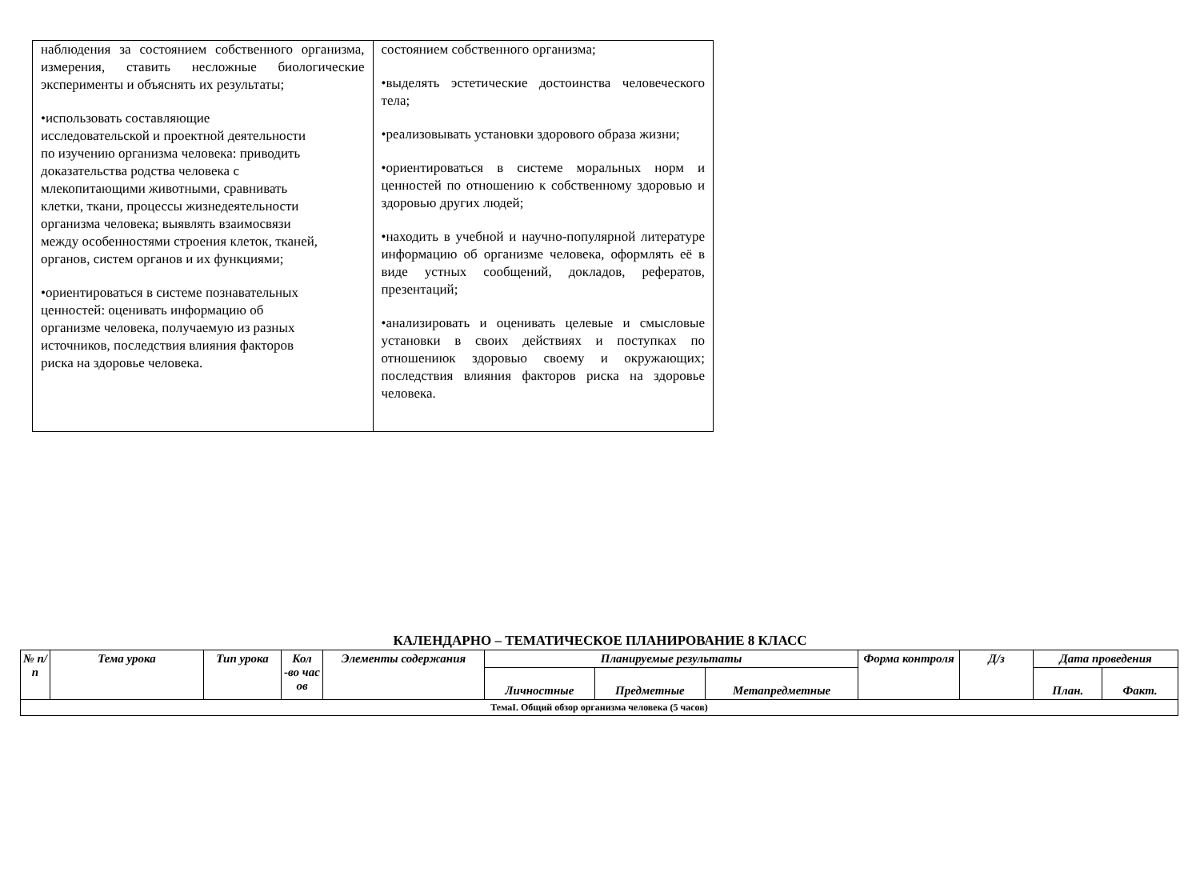| наблюдения за состоянием собственного организма, измерения, ставить несложные биологические эксперименты и объяснять их результаты; •использовать составляющие исследовательской и проектной деятельности по изучению организма человека: приводить доказательства родства человека с млекопитающими животными, сравнивать клетки, ткани, процессы жизнедеятельности организма человека; выявлять взаимосвязи между особенностями строения клеток, тканей, органов, систем органов и их функциями; •ориентироваться в системе познавательных ценностей: оценивать информацию об организме человека, получаемую из разных источников, последствия влияния факторов риска на здоровье человека. | состоянием собственного организма; •выделять эстетические достоинства человеческого тела; •реализовывать установки здорового образа жизни; •ориентироваться в системе моральных норм и ценностей по отношению к собственному здоровью и здоровью других людей; •находить в учебной и научно-популярной литературе информацию об организме человека, оформлять её в виде устных сообщений, докладов, рефератов, презентаций; •анализировать и оценивать целевые и смысловые установки в своих действиях и поступках по отношениюк здоровью своему и окружающих; последствия влияния факторов риска на здоровье человека. |
КАЛЕНДАРНО – ТЕМАТИЧЕСКОЕ ПЛАНИРОВАНИЕ 8 КЛАСС
| № п/ п | Тема урока | Тип урока | Кол -во час ов | Элементы содержания | Планируемые результаты | | | Форма контроля | Д/з | Дата проведения | |
| --- | --- | --- | --- | --- | --- | --- | --- | --- | --- | --- | --- |
| | | | | | Личностные | Предметные | Метапредметные | | | План. | Факт. |
| ТемаI. Общий обзор организма человека (5 часов) | | | | | | | | | | | |